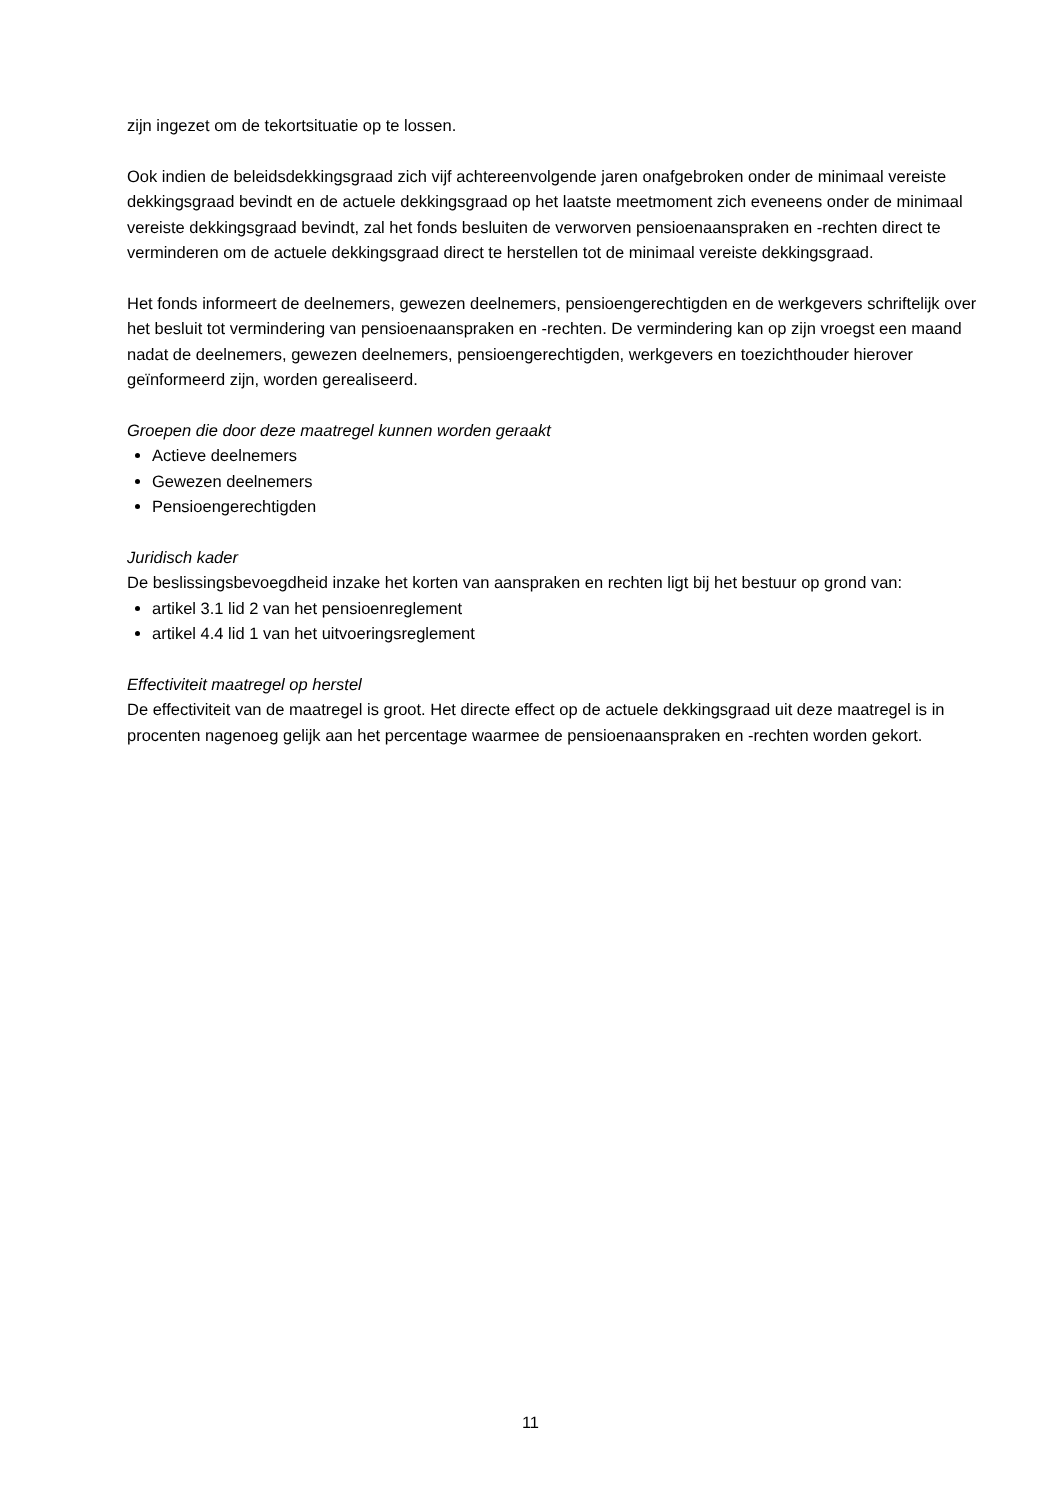zijn ingezet om de tekortsituatie op te lossen.
Ook indien de beleidsdekkingsgraad zich vijf achtereenvolgende jaren onafgebroken onder de minimaal vereiste dekkingsgraad bevindt en de actuele dekkingsgraad op het laatste meetmoment zich eveneens onder de minimaal vereiste dekkingsgraad bevindt, zal het fonds besluiten de verworven pensioenaanspraken en -rechten direct te verminderen om de actuele dekkingsgraad direct te herstellen tot de minimaal vereiste dekkingsgraad.
Het fonds informeert de deelnemers, gewezen deelnemers, pensioengerechtigden en de werkgevers schriftelijk over het besluit tot vermindering van pensioenaanspraken en -rechten. De vermindering kan op zijn vroegst een maand nadat de deelnemers, gewezen deelnemers, pensioengerechtigden, werkgevers en toezichthouder hierover geïnformeerd zijn, worden gerealiseerd.
Groepen die door deze maatregel kunnen worden geraakt
Actieve deelnemers
Gewezen deelnemers
Pensioengerechtigden
Juridisch kader
De beslissingsbevoegdheid inzake het korten van aanspraken en rechten ligt bij het bestuur op grond van:
artikel 3.1 lid 2 van het pensioenreglement
artikel 4.4 lid 1 van het uitvoeringsreglement
Effectiviteit maatregel op herstel
De effectiviteit van de maatregel is groot. Het directe effect op de actuele dekkingsgraad uit deze maatregel is in procenten nagenoeg gelijk aan het percentage waarmee de pensioenaanspraken en -rechten worden gekort.
11